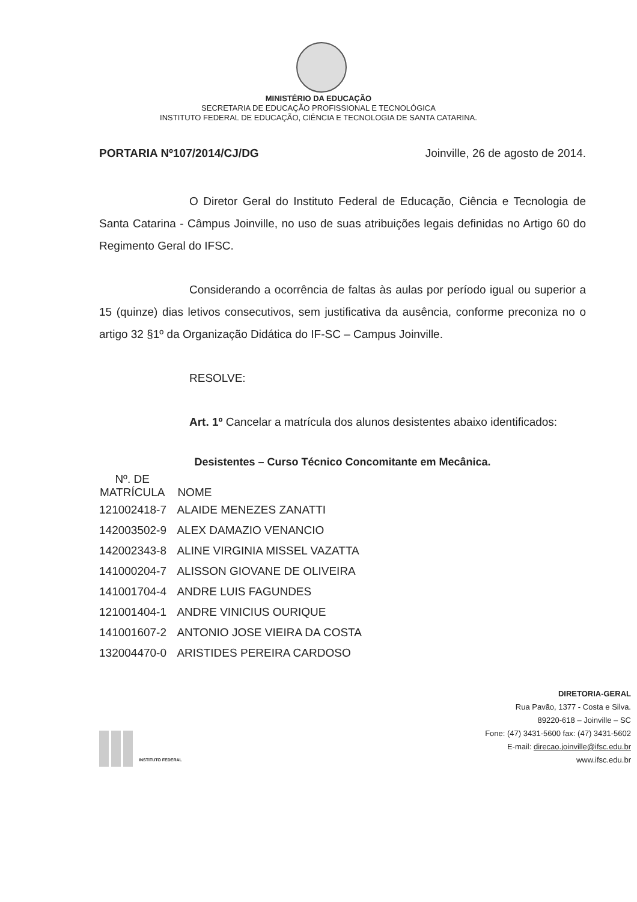MINISTÉRIO DA EDUCAÇÃO
SECRETARIA DE EDUCAÇÃO PROFISSIONAL E TECNOLÓGICA
INSTITUTO FEDERAL DE EDUCAÇÃO, CIÊNCIA E TECNOLOGIA DE SANTA CATARINA.
PORTARIA Nº107/2014/CJ/DG Joinville, 26 de agosto de 2014.
O Diretor Geral do Instituto Federal de Educação, Ciência e Tecnologia de Santa Catarina - Câmpus Joinville, no uso de suas atribuições legais definidas no Artigo 60 do Regimento Geral do IFSC.
Considerando a ocorrência de faltas às aulas por período igual ou superior a 15 (quinze) dias letivos consecutivos, sem justificativa da ausência, conforme preconiza no o artigo 32 §1º da Organização Didática do IF-SC – Campus Joinville.
RESOLVE:
Art. 1º Cancelar a matrícula dos alunos desistentes abaixo identificados:
Desistentes – Curso Técnico Concomitante em Mecânica.
| Nº. DE MATRÍCULA | NOME |
| --- | --- |
| 121002418-7 | ALAIDE MENEZES ZANATTI |
| 142003502-9 | ALEX DAMAZIO VENANCIO |
| 142002343-8 | ALINE VIRGINIA MISSEL VAZATTA |
| 141000204-7 | ALISSON GIOVANE DE OLIVEIRA |
| 141001704-4 | ANDRE LUIS FAGUNDES |
| 121001404-1 | ANDRE VINICIUS OURIQUE |
| 141001607-2 | ANTONIO JOSE VIEIRA DA COSTA |
| 132004470-0 | ARISTIDES PEREIRA CARDOSO |
INSTITUTO FEDERAL
DIRETORIA-GERAL
Rua Pavão, 1377 - Costa e Silva.
89220-618 – Joinville – SC
Fone: (47) 3431-5600 fax: (47) 3431-5602
E-mail: direcao.joinville@ifsc.edu.br
www.ifsc.edu.br